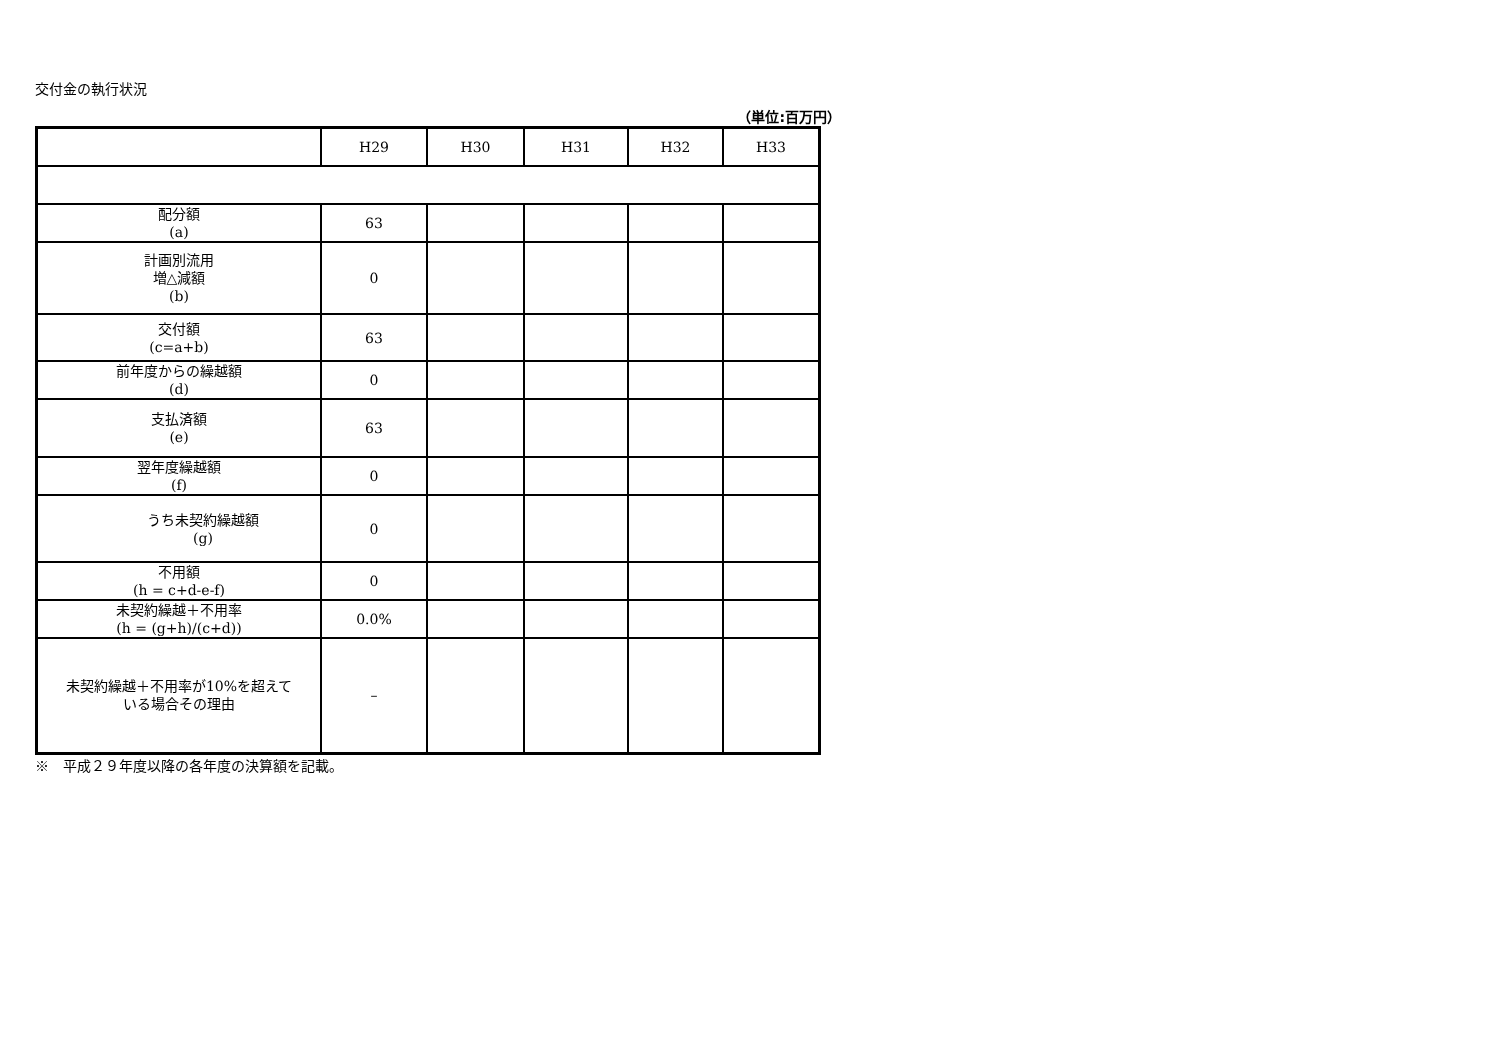交付金の執行状況
（単位:百万円）
| | H29 | H30 | H31 | H32 | H33 |
| --- | --- | --- | --- | --- | --- |
| 配分額 (a) | 63 | | | | |
| 計画別流用 増△減額 (b) | 0 | | | | |
| 交付額 (c=a+b) | 63 | | | | |
| 前年度からの繰越額 (d) | 0 | | | | |
| 支払済額 (e) | 63 | | | | |
| 翌年度繰越額 (f) | 0 | | | | |
| うち未契約繰越額 (g) | 0 | | | | |
| 不用額 (h = c+d-e-f) | 0 | | | | |
| 未契約繰越＋不用率 (h = (g+h)/(c+d)) | 0.0% | | | | |
| 未契約繰越＋不用率が10%を超えて いる場合その理由 | – | | | | |
※　平成２９年度以降の各年度の決算額を記載。